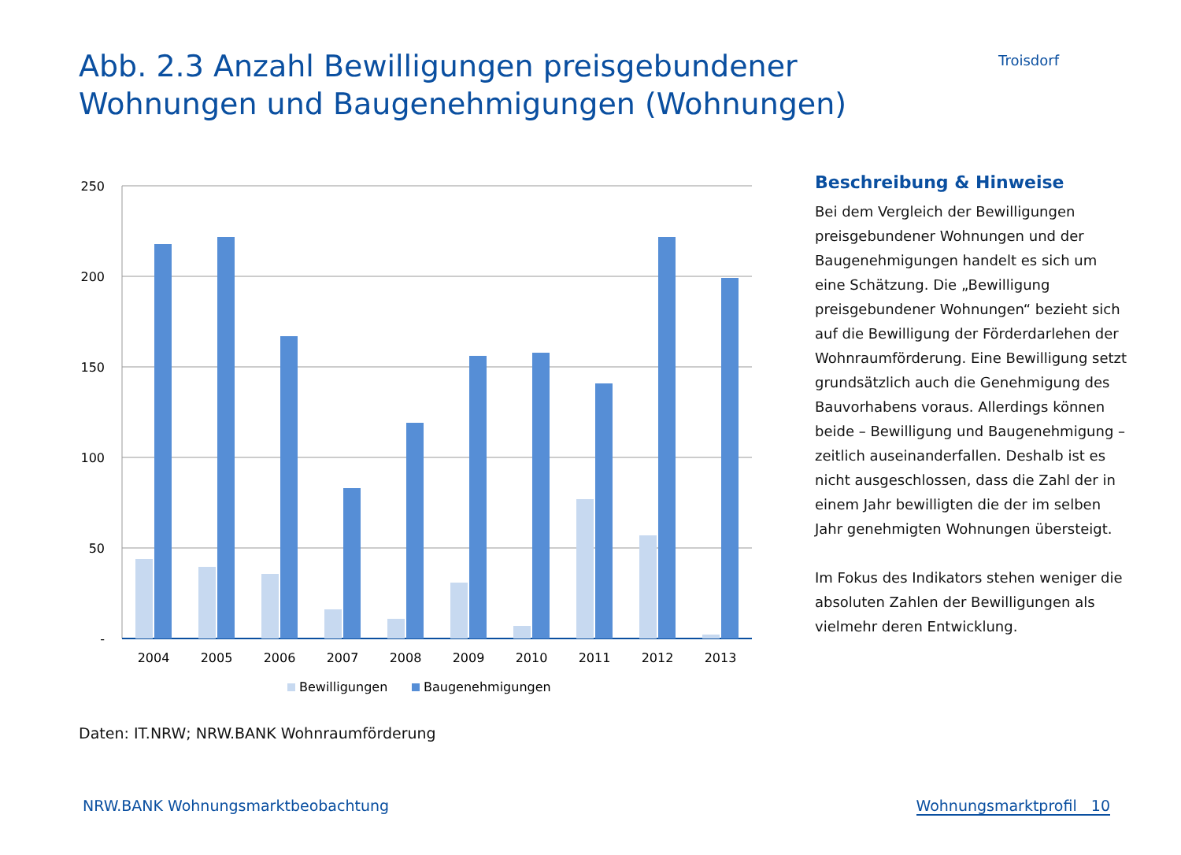Abb. 2.3 Anzahl Bewilligungen preisgebundener
Wohnungen und Baugenehmigungen (Wohnungen)
Troisdorf
250
200
150
100
50
-
2004
2005
2006
2007
2008
2009
2010
2011
2012
2013
Bewilligungen
Baugenehmigungen
Beschreibung & Hinweise
Bei dem Vergleich der Bewilligungen preisgebundener Wohnungen und der Baugenehmigungen handelt es sich um eine Schätzung. Die „Bewilligung preisgebundener Wohnungen“ bezieht sich auf die Bewilligung der Förderdarlehen der Wohnraumförderung. Eine Bewilligung setzt grundsätzlich auch die Genehmigung des Bauvorhabens voraus. Allerdings können beide – Bewilligung und Baugenehmigung – zeitlich auseinanderfallen. Deshalb ist es nicht ausgeschlossen, dass die Zahl der in einem Jahr bewilligten die der im selben Jahr genehmigten Wohnungen übersteigt.
Im Fokus des Indikators stehen weniger die absoluten Zahlen der Bewilligungen als vielmehr deren Entwicklung.
Daten: IT.NRW; NRW.BANK Wohnraumförderung
NRW.BANK Wohnungsmarktbeobachtung Wohnungsmarktprofil 10